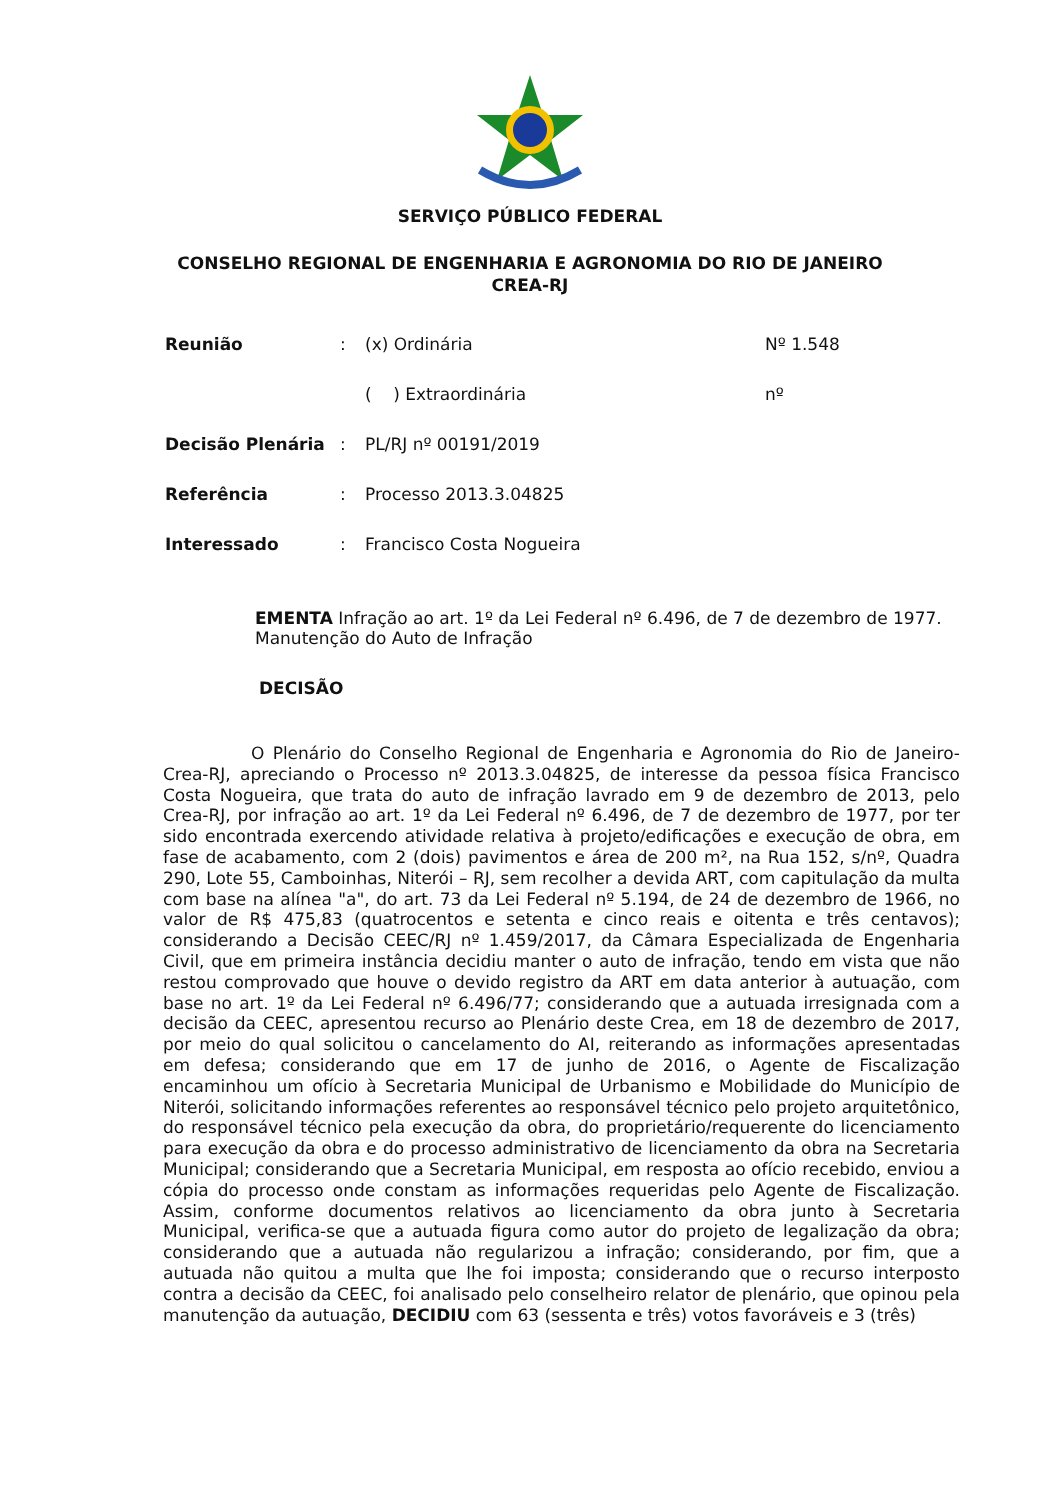SERVIÇO PÚBLICO FEDERAL
CONSELHO REGIONAL DE ENGENHARIA E AGRONOMIA DO RIO DE JANEIRO
CREA-RJ
| Reunião | : | (x) Ordinária | Nº 1.548 |
| | | ( ) Extraordinária | nº |
| Decisão Plenária | : | PL/RJ nº 00191/2019 | |
| Referência | : | Processo 2013.3.04825 | |
| Interessado | : | Francisco Costa Nogueira | |
EMENTA Infração ao art. 1º da Lei Federal nº 6.496, de 7 de dezembro de 1977. Manutenção do Auto de Infração
DECISÃO
O Plenário do Conselho Regional de Engenharia e Agronomia do Rio de Janeiro-Crea-RJ, apreciando o Processo nº 2013.3.04825, de interesse da pessoa física Francisco Costa Nogueira, que trata do auto de infração lavrado em 9 de dezembro de 2013, pelo Crea-RJ, por infração ao art. 1º da Lei Federal nº 6.496, de 7 de dezembro de 1977, por ter sido encontrada exercendo atividade relativa à projeto/edificações e execução de obra, em fase de acabamento, com 2 (dois) pavimentos e área de 200 m², na Rua 152, s/nº, Quadra 290, Lote 55, Camboinhas, Niterói – RJ, sem recolher a devida ART, com capitulação da multa com base na alínea "a", do art. 73 da Lei Federal nº 5.194, de 24 de dezembro de 1966, no valor de R$ 475,83 (quatrocentos e setenta e cinco reais e oitenta e três centavos); considerando a Decisão CEEC/RJ nº 1.459/2017, da Câmara Especializada de Engenharia Civil, que em primeira instância decidiu manter o auto de infração, tendo em vista que não restou comprovado que houve o devido registro da ART em data anterior à autuação, com base no art. 1º da Lei Federal nº 6.496/77; considerando que a autuada irresignada com a decisão da CEEC, apresentou recurso ao Plenário deste Crea, em 18 de dezembro de 2017, por meio do qual solicitou o cancelamento do AI, reiterando as informações apresentadas em defesa; considerando que em 17 de junho de 2016, o Agente de Fiscalização encaminhou um ofício à Secretaria Municipal de Urbanismo e Mobilidade do Município de Niterói, solicitando informações referentes ao responsável técnico pelo projeto arquitetônico, do responsável técnico pela execução da obra, do proprietário/requerente do licenciamento para execução da obra e do processo administrativo de licenciamento da obra na Secretaria Municipal; considerando que a Secretaria Municipal, em resposta ao ofício recebido, enviou a cópia do processo onde constam as informações requeridas pelo Agente de Fiscalização. Assim, conforme documentos relativos ao licenciamento da obra junto à Secretaria Municipal, verifica-se que a autuada figura como autor do projeto de legalização da obra; considerando que a autuada não regularizou a infração; considerando, por fim, que a autuada não quitou a multa que lhe foi imposta; considerando que o recurso interposto contra a decisão da CEEC, foi analisado pelo conselheiro relator de plenário, que opinou pela manutenção da autuação, DECIDIU com 63 (sessenta e três) votos favoráveis e 3 (três)